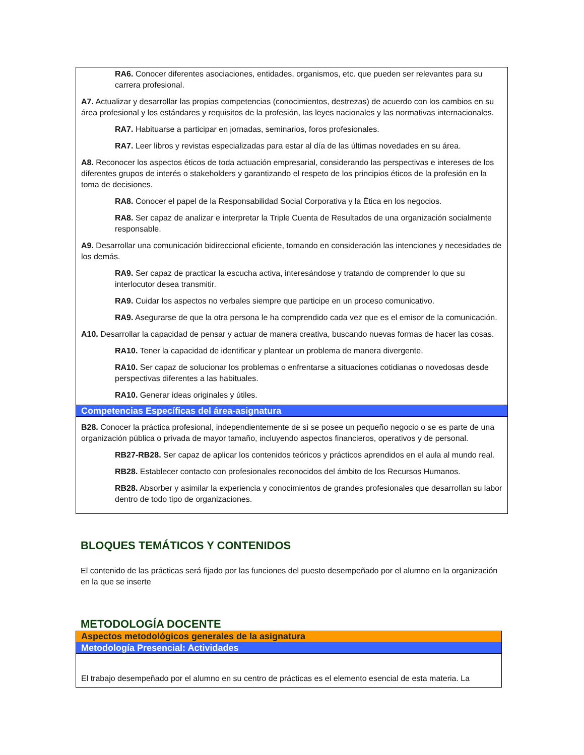RA6. Conocer diferentes asociaciones, entidades, organismos, etc. que pueden ser relevantes para su carrera profesional.
A7. Actualizar y desarrollar las propias competencias (conocimientos, destrezas) de acuerdo con los cambios en su área profesional y los estándares y requisitos de la profesión, las leyes nacionales y las normativas internacionales.
RA7. Habituarse a participar en jornadas, seminarios, foros profesionales.
RA7. Leer libros y revistas especializadas para estar al día de las últimas novedades en su área.
A8. Reconocer los aspectos éticos de toda actuación empresarial, considerando las perspectivas e intereses de los diferentes grupos de interés o stakeholders y garantizando el respeto de los principios éticos de la profesión en la toma de decisiones.
RA8. Conocer el papel de la Responsabilidad Social Corporativa y la Ética en los negocios.
RA8. Ser capaz de analizar e interpretar la Triple Cuenta de Resultados de una organización socialmente responsable.
A9. Desarrollar una comunicación bidireccional eficiente, tomando en consideración las intenciones y necesidades de los demás.
RA9. Ser capaz de practicar la escucha activa, interesándose y tratando de comprender lo que su interlocutor desea transmitir.
RA9. Cuidar los aspectos no verbales siempre que participe en un proceso comunicativo.
RA9. Asegurarse de que la otra persona le ha comprendido cada vez que es el emisor de la comunicación.
A10. Desarrollar la capacidad de pensar y actuar de manera creativa, buscando nuevas formas de hacer las cosas.
RA10. Tener la capacidad de identificar y plantear un problema de manera divergente.
RA10. Ser capaz de solucionar los problemas o enfrentarse a situaciones cotidianas o novedosas desde perspectivas diferentes a las habituales.
RA10. Generar ideas originales y útiles.
Competencias Específicas del área-asignatura
B28. Conocer la práctica profesional, independientemente de si se posee un pequeño negocio o se es parte de una organización pública o privada de mayor tamaño, incluyendo aspectos financieros, operativos y de personal.
RB27-RB28. Ser capaz de aplicar los contenidos teóricos y prácticos aprendidos en el aula al mundo real.
RB28. Establecer contacto con profesionales reconocidos del ámbito de los Recursos Humanos.
RB28. Absorber y asimilar la experiencia y conocimientos de grandes profesionales que desarrollan su labor dentro de todo tipo de organizaciones.
BLOQUES TEMÁTICOS Y CONTENIDOS
El contenido de las prácticas será fijado por las funciones del puesto desempeñado por el alumno en la organización en la que se inserte
METODOLOGÍA DOCENTE
Aspectos metodológicos generales de la asignatura
Metodología Presencial: Actividades
El trabajo desempeñado por el alumno en su centro de prácticas es el elemento esencial de esta materia. La